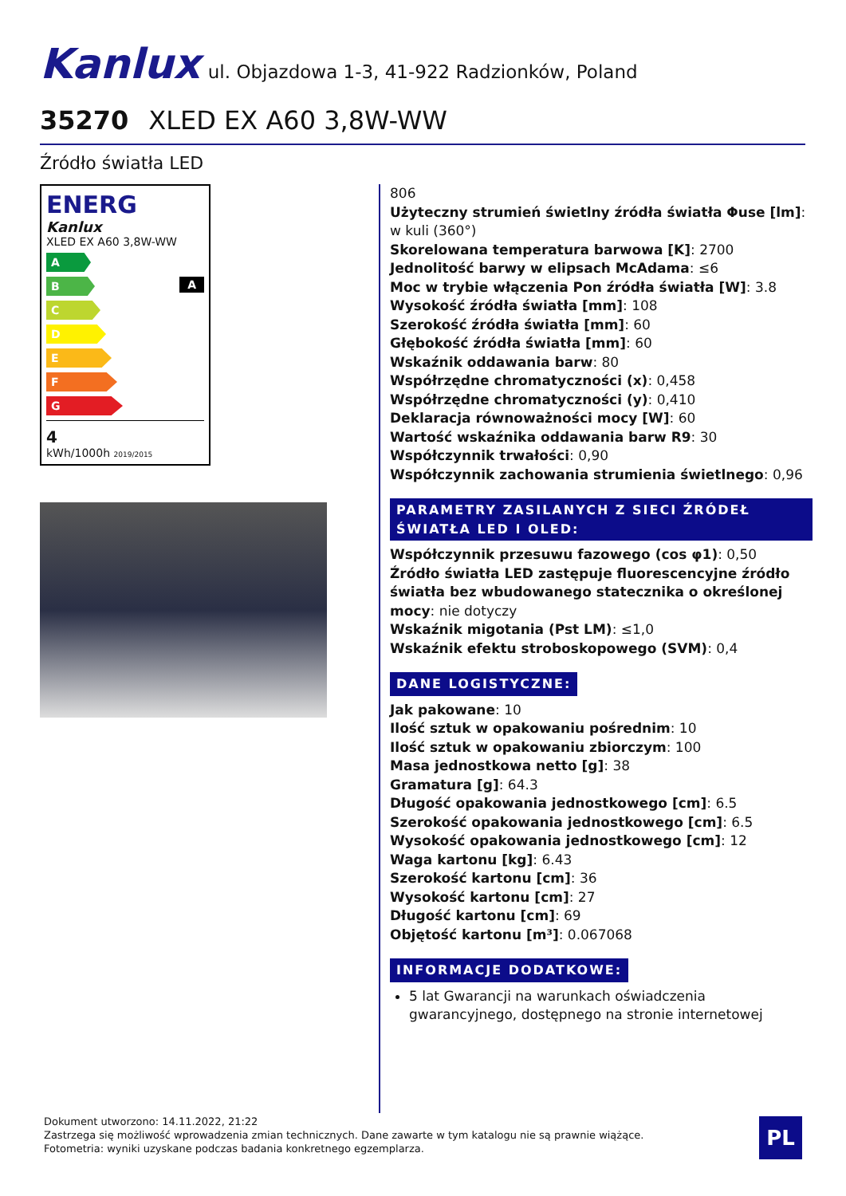Kanlux ul. Objazdowa 1-3, 41-922 Radzionków, Poland
35270 XLED EX A60 3,8W-WW
Źródło światła LED
ENERG
Kanlux
XLED EX A60 3,8W-WW
A
B
C
D
E
F
G
A
4
kWh/1000h 2019/2015
806
Użyteczny strumień świetlny źródła światła Φuse [lm]: w kuli (360°)
Skorelowana temperatura barwowa [K]: 2700
Jednolitość barwy w elipsach McAdama: ≤6
Moc w trybie włączenia Pon źródła światła [W]: 3.8
Wysokość źródła światła [mm]: 108
Szerokość źródła światła [mm]: 60
Głębokość źródła światła [mm]: 60
Wskaźnik oddawania barw: 80
Współrzędne chromatyczności (x): 0,458
Współrzędne chromatyczności (y): 0,410
Deklaracja równoważności mocy [W]: 60
Wartość wskaźnika oddawania barw R9: 30
Współczynnik trwałości: 0,90
Współczynnik zachowania strumienia świetlnego: 0,96
PARAMETRY ZASILANYCH Z SIECI ŹRÓDEŁ ŚWIATŁA LED I OLED:
Współczynnik przesuwu fazowego (cos φ1): 0,50
Źródło światła LED zastępuje fluorescencyjne źródło światła bez wbudowanego statecznika o określonej mocy: nie dotyczy
Wskaźnik migotania (Pst LM): ≤1,0
Wskaźnik efektu stroboskopowego (SVM): 0,4
DANE LOGISTYCZNE:
Jak pakowane: 10
Ilość sztuk w opakowaniu pośrednim: 10
Ilość sztuk w opakowaniu zbiorczym: 100
Masa jednostkowa netto [g]: 38
Gramatura [g]: 64.3
Długość opakowania jednostkowego [cm]: 6.5
Szerokość opakowania jednostkowego [cm]: 6.5
Wysokość opakowania jednostkowego [cm]: 12
Waga kartonu [kg]: 6.43
Szerokość kartonu [cm]: 36
Wysokość kartonu [cm]: 27
Długość kartonu [cm]: 69
Objętość kartonu [m³]: 0.067068
INFORMACJE DODATKOWE:
5 lat Gwarancji na warunkach oświadczenia gwarancyjnego, dostępnego na stronie internetowej
Dokument utworzono: 14.11.2022, 21:22
Zastrzega się możliwość wprowadzenia zmian technicznych. Dane zawarte w tym katalogu nie są prawnie wiążące.
Fotometria: wyniki uzyskane podczas badania konkretnego egzemplarza.
PL